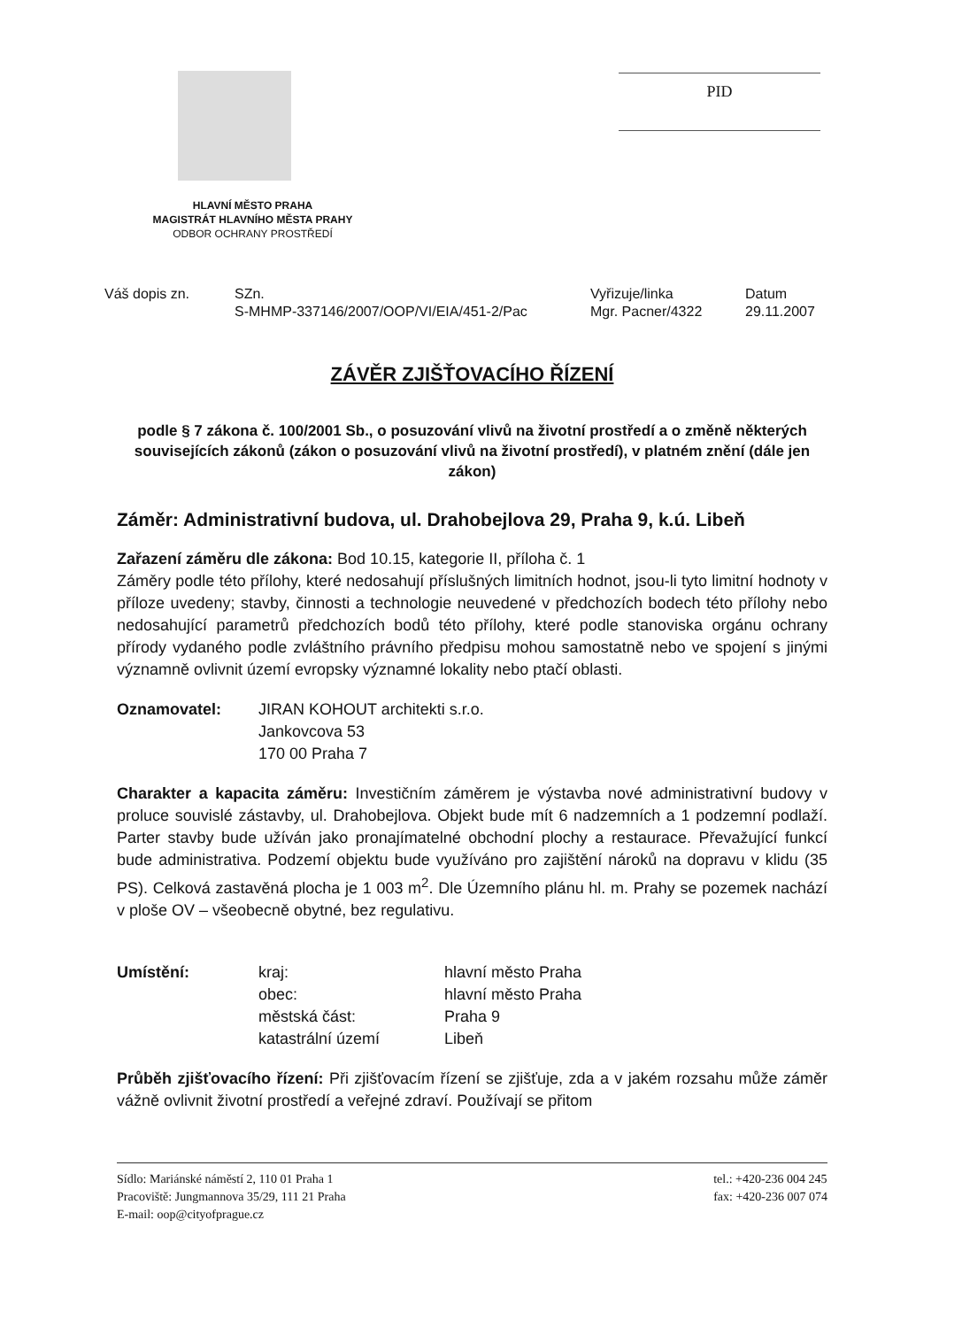PID
HLAVNÍ MĚSTO PRAHA
MAGISTRÁT HLAVNÍHO MĚSTA PRAHY
ODBOR OCHRANY PROSTŘEDÍ
Váš dopis zn. SZn.
S-MHMP-337146/2007/OOP/VI/EIA/451-2/Pac
Vyřizuje/linka
Mgr. Pacner/4322
Datum
29.11.2007
ZÁVĚR ZJIŠŤOVACÍHO ŘÍZENÍ
podle § 7 zákona č. 100/2001 Sb., o posuzování vlivů na životní prostředí a o změně některých souvisejících zákonů (zákon o posuzování vlivů na životní prostředí), v platném znění (dále jen zákon)
Záměr: Administrativní budova, ul. Drahobejlova 29, Praha 9, k.ú. Libeň
Zařazení záměru dle zákona: Bod 10.15, kategorie II, příloha č. 1
Záměry podle této přílohy, které nedosahují příslušných limitních hodnot, jsou-li tyto limitní hodnoty v příloze uvedeny; stavby, činnosti a technologie neuvedené v předchozích bodech této přílohy nebo nedosahující parametrů předchozích bodů této přílohy, které podle stanoviska orgánu ochrany přírody vydaného podle zvláštního právního předpisu mohou samostatně nebo ve spojení s jinými významně ovlivnit území evropsky významné lokality nebo ptačí oblasti.
Oznamovatel: JIRAN KOHOUT architekti s.r.o.
Jankovcova 53
170 00 Praha 7
Charakter a kapacita záměru: Investičním záměrem je výstavba nové administrativní budovy v proluce souvislé zástavby, ul. Drahobejlova. Objekt bude mít 6 nadzemních a 1 podzemní podlaží. Parter stavby bude užíván jako pronajímatelné obchodní plochy a restaurace. Převažující funkcí bude administrativa. Podzemí objektu bude využíváno pro zajištění nároků na dopravu v klidu (35 PS). Celková zastavěná plocha je 1 003 m<sup>2</sup>. Dle Územního plánu hl. m. Prahy se pozemek nachází v ploše OV – všeobecně obytné, bez regulativu.
Umístění: kraj:
obec:
městská část:
katastrální území
hlavní město Praha
hlavní město Praha
Praha 9
Libeň
Průběh zjišťovacího řízení: Při zjišťovacím řízení se zjišťuje, zda a v jakém rozsahu může záměr vážně ovlivnit životní prostředí a veřejné zdraví. Používají se přitom
Sídlo: Mariánské náměstí 2, 110 01 Praha 1
Pracoviště: Jungmannova 35/29, 111 21 Praha
E-mail: oop@cityofprague.cz
tel.: +420-236 004 245
fax: +420-236 007 074